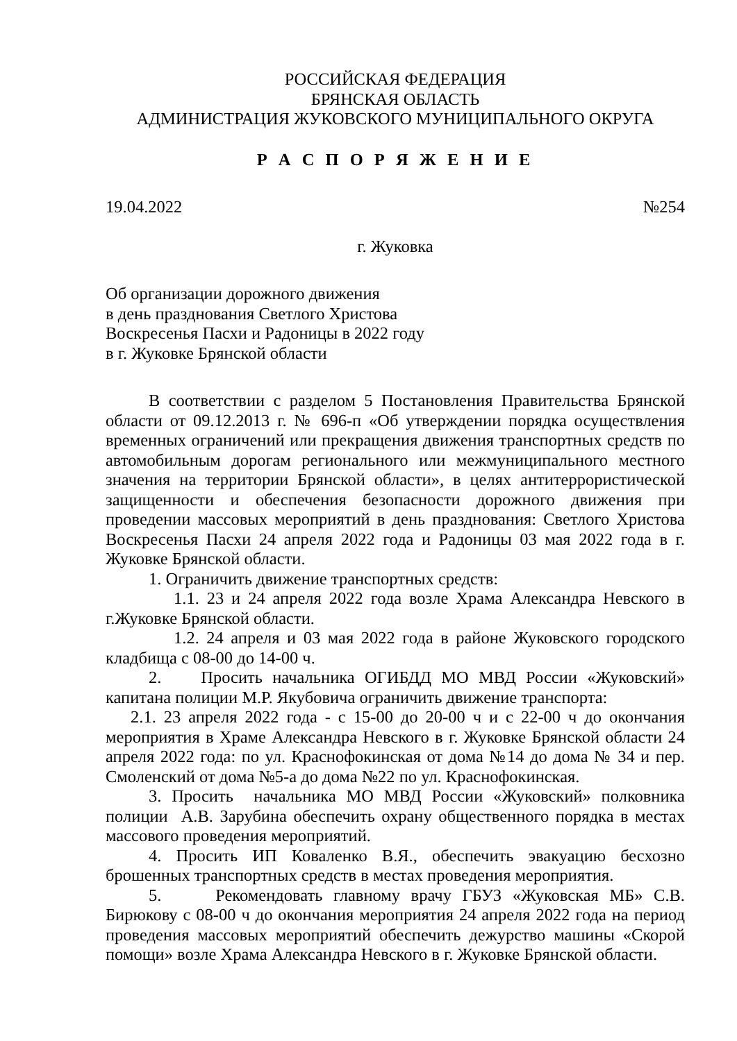РОССИЙСКАЯ ФЕДЕРАЦИЯ
БРЯНСКАЯ ОБЛАСТЬ
АДМИНИСТРАЦИЯ ЖУКОВСКОГО МУНИЦИПАЛЬНОГО ОКРУГА
Р А С П О Р Я Ж Е Н И Е
19.04.2022 №254
г. Жуковка
Об организации дорожного движения
в день празднования Светлого Христова
Воскресенья Пасхи и Радоницы в 2022 году
в г. Жуковке Брянской области
В соответствии с разделом 5 Постановления Правительства Брянской области от 09.12.2013 г. № 696-п «Об утверждении порядка осуществления временных ограничений или прекращения движения транспортных средств по автомобильным дорогам регионального или межмуниципального местного значения на территории Брянской области», в целях антитеррористической защищенности и обеспечения безопасности дорожного движения при проведении массовых мероприятий в день празднования: Светлого Христова Воскресенья Пасхи 24 апреля 2022 года и Радоницы 03 мая 2022 года в г. Жуковке Брянской области.
1. Ограничить движение транспортных средств:
1.1. 23 и 24 апреля 2022 года возле Храма Александра Невского в г.Жуковке Брянской области.
1.2. 24 апреля и 03 мая 2022 года в районе Жуковского городского кладбища с 08-00 до 14-00 ч.
2. Просить начальника ОГИБДД МО МВД России «Жуковский» капитана полиции М.Р. Якубовича ограничить движение транспорта:
2.1. 23 апреля 2022 года - с 15-00 до 20-00 ч и с 22-00 ч до окончания мероприятия в Храме Александра Невского в г. Жуковке Брянской области 24 апреля 2022 года: по ул. Краснофокинская от дома №14 до дома № 34 и пер. Смоленский от дома №5-а до дома №22 по ул. Краснофокинская.
3. Просить начальника МО МВД России «Жуковский» полковника полиции А.В. Зарубина обеспечить охрану общественного порядка в местах массового проведения мероприятий.
4. Просить ИП Коваленко В.Я., обеспечить эвакуацию бесхозно брошенных транспортных средств в местах проведения мероприятия.
5. Рекомендовать главному врачу ГБУЗ «Жуковская МБ» С.В. Бирюкову с 08-00 ч до окончания мероприятия 24 апреля 2022 года на период проведения массовых мероприятий обеспечить дежурство машины «Скорой помощи» возле Храма Александра Невского в г. Жуковке Брянской области.